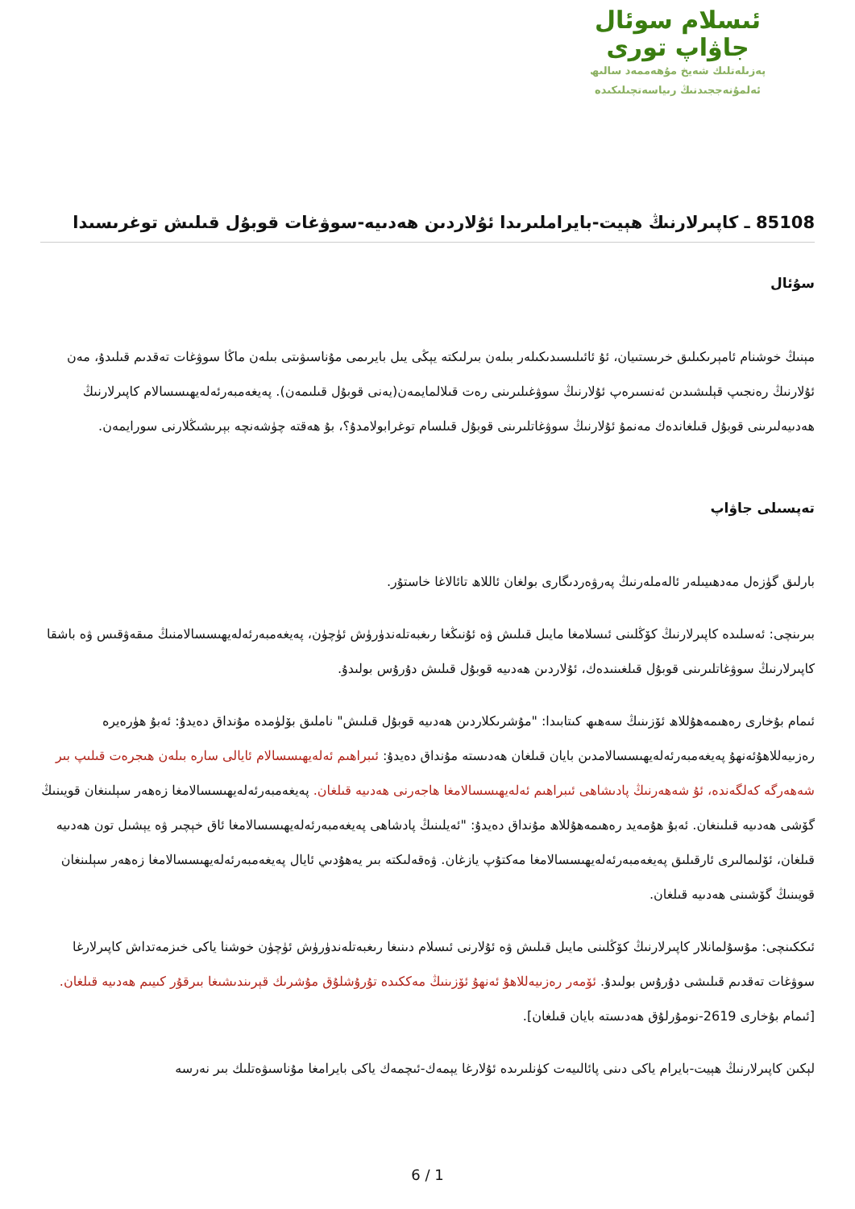ئىسلام سوئال
جاۋاپ تورى
پەزىلەتلىك شەيخ مۇھەممەد سالىھ
ئەلمۇنەججىدنىڭ رىياسەتچىلىكىدە
85108 ـ كاپىرلارنىڭ ھېيت-بايراملىرىدا ئۇلاردىن ھەدىيە-سوۋغات قوبۇل قىلىش توغرىسىدا
سۇئال
مېنىڭ خوشنام ئامېرىكىلىق خرىستىيان، ئۇ ئائىلىسىدىكىلەر بىلەن بىرلىكتە يېڭى يىل بايرىمى مۇناسىۋىتى بىلەن ماڭا سوۋغات تەقدىم قىلىدۇ، مەن ئۇلارنىڭ رەنجىپ قېلىشىدىن ئەنسىرەپ ئۇلارنىڭ سوۋغىلىرىنى رەت قىلالمايمەن(يەنى قوبۇل قىلىمەن). پەيغەمبەرئەلەيھىسسالام كاپىرلارنىڭ ھەدىيەلىرىنى قوبۇل قىلغاندەك مەنمۇ ئۇلارنىڭ سوۋغاتلىرىنى قوبۇل قىلسام توغرابولامدۇ؟، بۇ ھەقتە چۈشەنچە بېرىشىڭلارنى سورايمەن.
تەپسىلى جاۋاپ
بارلىق گۈزەل مەدھىيىلەر ئالەملەرنىڭ پەرۋەردىگارى بولغان ئاللاھ تائالاغا خاستۇر.
بىرىنچى: ئەسلىدە كاپىرلارنىڭ كۆڭلىنى ئىسلامغا مايىل قىلىش ۋە ئۇنىڭغا رىغبەتلەندۈرۈش ئۈچۈن، پەيغەمبەرئەلەيھىسسالامنىڭ مىقەۋقىس ۋە باشقا كاپىرلارنىڭ سوۋغاتلىرىنى قوبۇل قىلغىنىدەك، ئۇلاردىن ھەدىيە قوبۇل قىلىش دۇرۇس بولىدۇ.
ئىمام بۇخارى رەھىمەھۇللاھ ئۆزىنىڭ سەھىھ كىتابىدا: "مۇشرىكلاردىن ھەدىيە قوبۇل قىلىش" ناملىق بۆلۈمدە مۇنداق دەيدۇ: ئەبۇ ھۈرەيرە رەزىيەللاھۇئەنھۇ پەيغەمبەرئەلەيھىسسالامدىن بايان قىلغان ھەدىستە مۇنداق دەيدۇ: ئىبراھىم ئەلەيھىسسالام ئايالى سارە بىلەن ھىجرەت قىلىپ بىر شەھەرگە كەلگەندە، ئۇ شەھەرنىڭ پادىشاھى ئىبراھىم ئەلەيھىسسالامغا ھاجەرنى ھەدىيە قىلغان. پەيغەمبەرئەلەيھىسسالامغا زەھەر سېلىنغان قويىنىڭ گۆشى ھەدىيە قىلىنغان. ئەبۇ ھۇمەيد رەھىمەھۇللاھ مۇنداق دەيدۇ: "ئەيلىنىڭ پادشاھى پەيغەمبەرئەلەيھىسسالامغا ئاق خېچىر ۋە يېشىل تون ھەدىيە قىلغان، ئۆلىمالىرى ئارقىلىق پەيغەمبەرئەلەيھىسسالامغا مەكتۇپ يازغان. ۋەقەلىكتە بىر يەھۇدىي ئايال پەيغەمبەرئەلەيھىسسالامغا زەھەر سېلىنغان قويىنىڭ گۆشىنى ھەدىيە قىلغان.
ئىككىنچى: مۇسۇلمانلار كاپىرلارنىڭ كۆڭلىنى مايىل قىلىش ۋە ئۇلارنى ئىسلام دىنىغا رىغبەتلەندۈرۈش ئۈچۈن خوشنا ياكى خىزمەتداش كاپىرلارغا سوۋغات تەقدىم قىلىشى دۇرۇس بولىدۇ. ئۆمەر رەزىيەللاھۇ ئەنھۇ ئۆزىنىڭ مەككىدە تۇرۇشلۇق مۇشرىك قېرىندىشىغا بىرقۇر كىيىم ھەدىيە قىلغان. [ئىمام بۇخارى 2619-نومۇرلۇق ھەدىستە بايان قىلغان].
لېكىن كاپىرلارنىڭ ھېيت-بايرام ياكى دىنى پائالىيەت كۈنلىرىدە ئۇلارغا يېمەك-ئىچمەك ياكى بايرامغا مۇناسىۋەتلىك بىر نەرسە
6 / 1